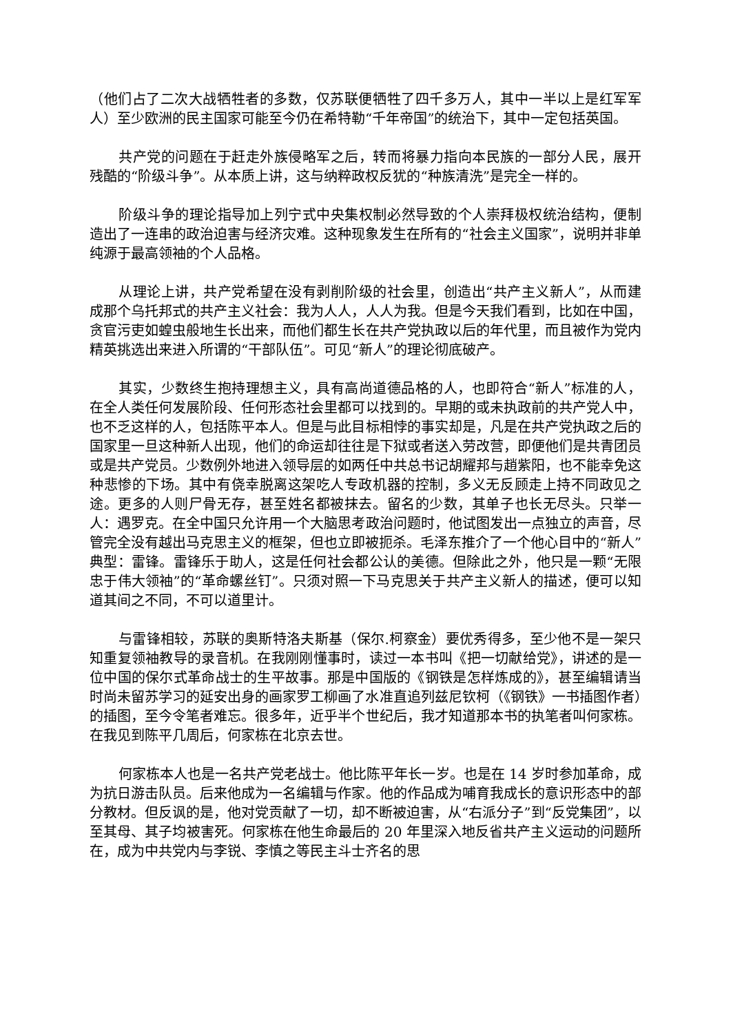（他们占了二次大战牺牲者的多数，仅苏联便牺牲了四千多万人，其中一半以上是红军军人）至少欧洲的民主国家可能至今仍在希特勒“千年帝国”的统治下，其中一定包括英国。
共产党的问题在于赶走外族侵略军之后，转而将暴力指向本民族的一部分人民，展开残酷的“阶级斗争”。从本质上讲，这与纳粹政权反犹的“种族清洗”是完全一样的。
阶级斗争的理论指导加上列宁式中央集权制必然导致的个人崇拜极权统治结构，便制造出了一连串的政治迫害与经济灾难。这种现象发生在所有的“社会主义国家”，说明并非单纯源于最高领袖的个人品格。
从理论上讲，共产党希望在没有剥削阶级的社会里，创造出“共产主义新人”，从而建成那个乌托邦式的共产主义社会：我为人人，人人为我。但是今天我们看到，比如在中国，贪官污吏如蝗虫般地生长出来，而他们都生长在共产党执政以后的年代里，而且被作为党内精英挑选出来进入所谓的“干部队伍”。可见“新人”的理论彻底破产。
其实，少数终生抱持理想主义，具有高尚道德品格的人，也即符合“新人”标准的人，在全人类任何发展阶段、任何形态社会里都可以找到的。早期的或未执政前的共产党人中，也不乏这样的人，包括陈平本人。但是与此目标相悖的事实却是，凡是在共产党执政之后的国家里一旦这种新人出现，他们的命运却往往是下狱或者送入劳改营，即便他们是共青团员或是共产党员。少数例外地进入领导层的如两任中共总书记胡耀邦与趙紫阳，也不能幸免这种悲惨的下场。其中有侥幸脱离这架吃人专政机器的控制，多义无反顾走上持不同政见之途。更多的人则尸骨无存，甚至姓名都被抹去。留名的少数，其单子也长无尽头。只举一人：遇罗克。在全中国只允许用一个大脑思考政治问题时，他试图发出一点独立的声音，尽管完全没有越出马克思主义的框架，但也立即被扼杀。毛泽东推介了一个他心目中的“新人”典型：雷锋。雷锋乐于助人，这是任何社会都公认的美德。但除此之外，他只是一颗“无限忠于伟大领袖”的“革命螺丝钉”。只须对照一下马克思关于共产主义新人的描述，便可以知道其间之不同，不可以道里计。
与雷锋相较，苏联的奥斯特洛夫斯基（保尔.柯察金）要优秀得多，至少他不是一架只知重复领袖教导的录音机。在我刚刚懂事时，读过一本书叫《把一切献给党》，讲述的是一位中国的保尔式革命战士的生平故事。那是中国版的《钢铁是怎样炼成的》，甚至编辑请当时尚未留苏学习的延安出身的画家罗工柳画了水准直追列兹尼钦柯（《钢铁》一书插图作者）的插图，至今令笔者难忘。很多年，近乎半个世纪后，我才知道那本书的执笔者叫何家栋。在我见到陈平几周后，何家栋在北京去世。
何家栋本人也是一名共产党老战士。他比陈平年长一岁。也是在 14 岁时参加革命，成为抗日游击队员。后来他成为一名编辑与作家。他的作品成为哺育我成长的意识形态中的部分教材。但反讽的是，他对党贡献了一切，却不断被迫害，从“右派分子”到“反党集团”，以至其母、其子均被害死。何家栋在他生命最后的 20 年里深入地反省共产主义运动的问题所在，成为中共党内与李锐、李慎之等民主斗士齐名的思